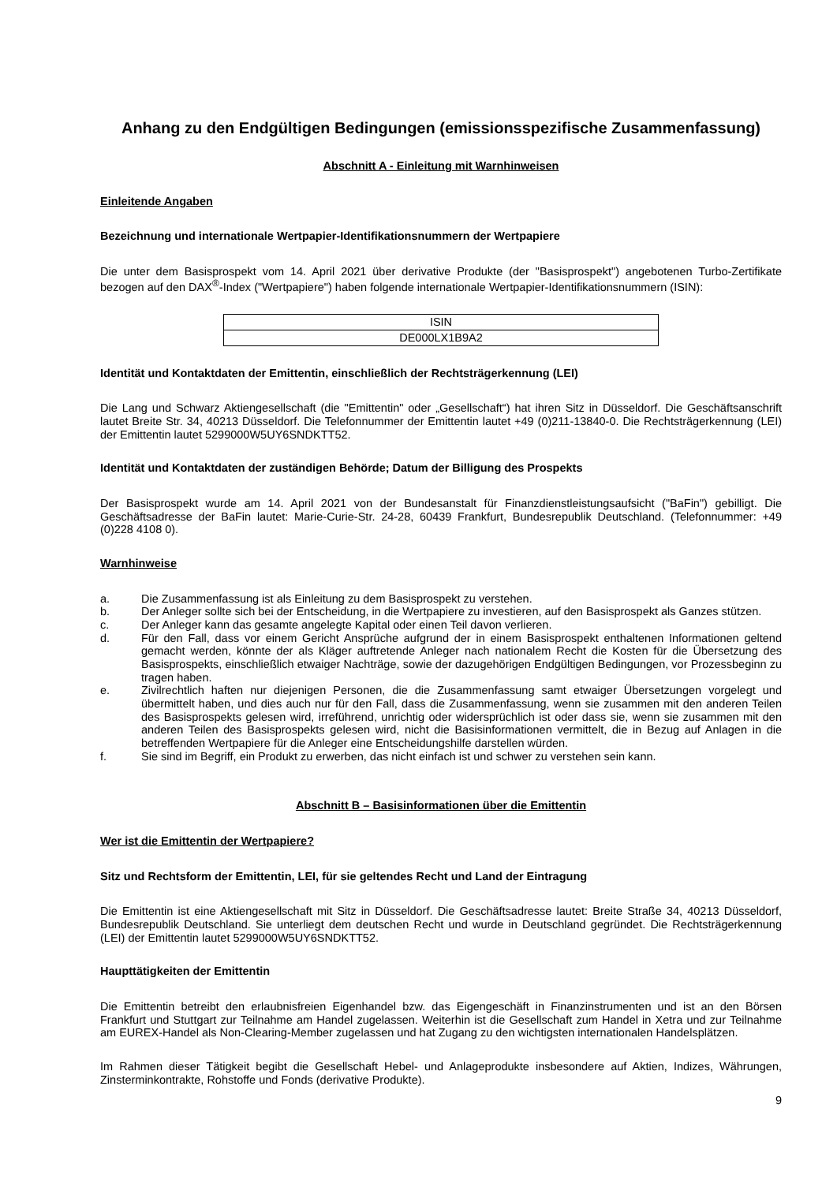Anhang zu den Endgültigen Bedingungen (emissionsspezifische Zusammenfassung)
Abschnitt A - Einleitung mit Warnhinweisen
Einleitende Angaben
Bezeichnung und internationale Wertpapier-Identifikationsnummern der Wertpapiere
Die unter dem Basisprospekt vom 14. April 2021 über derivative Produkte (der "Basisprospekt") angebotenen Turbo-Zertifikate bezogen auf den DAX<sup>®</sup>-Index ("Wertpapiere") haben folgende internationale Wertpapier-Identifikationsnummern (ISIN):
| ISIN |
| DE000LX1B9A2 |
Identität und Kontaktdaten der Emittentin, einschließlich der Rechtsträgerkennung (LEI)
Die Lang und Schwarz Aktiengesellschaft (die "Emittentin" oder „Gesellschaft“) hat ihren Sitz in Düsseldorf. Die Geschäftsanschrift lautet Breite Str. 34, 40213 Düsseldorf. Die Telefonnummer der Emittentin lautet +49 (0)211-13840-0. Die Rechtsträgerkennung (LEI) der Emittentin lautet 5299000W5UY6SNDKTT52.
Identität und Kontaktdaten der zuständigen Behörde; Datum der Billigung des Prospekts
Der Basisprospekt wurde am 14. April 2021 von der Bundesanstalt für Finanzdienstleistungsaufsicht ("BaFin") gebilligt. Die Geschäftsadresse der BaFin lautet: Marie-Curie-Str. 24-28, 60439 Frankfurt, Bundesrepublik Deutschland. (Telefonnummer: +49 (0)228 4108 0).
Warnhinweise
a. Die Zusammenfassung ist als Einleitung zu dem Basisprospekt zu verstehen.
b. Der Anleger sollte sich bei der Entscheidung, in die Wertpapiere zu investieren, auf den Basisprospekt als Ganzes stützen.
c. Der Anleger kann das gesamte angelegte Kapital oder einen Teil davon verlieren.
d. Für den Fall, dass vor einem Gericht Ansprüche aufgrund der in einem Basisprospekt enthaltenen Informationen geltend gemacht werden, könnte der als Kläger auftretende Anleger nach nationalem Recht die Kosten für die Übersetzung des Basisprospekts, einschließlich etwaiger Nachträge, sowie der dazugehörigen Endgültigen Bedingungen, vor Prozessbeginn zu tragen haben.
e. Zivilrechtlich haften nur diejenigen Personen, die die Zusammenfassung samt etwaiger Übersetzungen vorgelegt und übermittelt haben, und dies auch nur für den Fall, dass die Zusammenfassung, wenn sie zusammen mit den anderen Teilen des Basisprospekts gelesen wird, irreführend, unrichtig oder widersprüchlich ist oder dass sie, wenn sie zusammen mit den anderen Teilen des Basisprospekts gelesen wird, nicht die Basisinformationen vermittelt, die in Bezug auf Anlagen in die betreffenden Wertpapiere für die Anleger eine Entscheidungshilfe darstellen würden.
f. Sie sind im Begriff, ein Produkt zu erwerben, das nicht einfach ist und schwer zu verstehen sein kann.
Abschnitt B – Basisinformationen über die Emittentin
Wer ist die Emittentin der Wertpapiere?
Sitz und Rechtsform der Emittentin, LEI, für sie geltendes Recht und Land der Eintragung
Die Emittentin ist eine Aktiengesellschaft mit Sitz in Düsseldorf. Die Geschäftsadresse lautet: Breite Straße 34, 40213 Düsseldorf, Bundesrepublik Deutschland. Sie unterliegt dem deutschen Recht und wurde in Deutschland gegründet. Die Rechtsträgerkennung (LEI) der Emittentin lautet 5299000W5UY6SNDKTT52.
Haupttätigkeiten der Emittentin
Die Emittentin betreibt den erlaubnisfreien Eigenhandel bzw. das Eigengeschäft in Finanzinstrumenten und ist an den Börsen Frankfurt und Stuttgart zur Teilnahme am Handel zugelassen. Weiterhin ist die Gesellschaft zum Handel in Xetra und zur Teilnahme am EUREX-Handel als Non-Clearing-Member zugelassen und hat Zugang zu den wichtigsten internationalen Handelsplätzen.
Im Rahmen dieser Tätigkeit begibt die Gesellschaft Hebel- und Anlageprodukte insbesondere auf Aktien, Indizes, Währungen, Zinsterminkontrakte, Rohstoffe und Fonds (derivative Produkte).
9